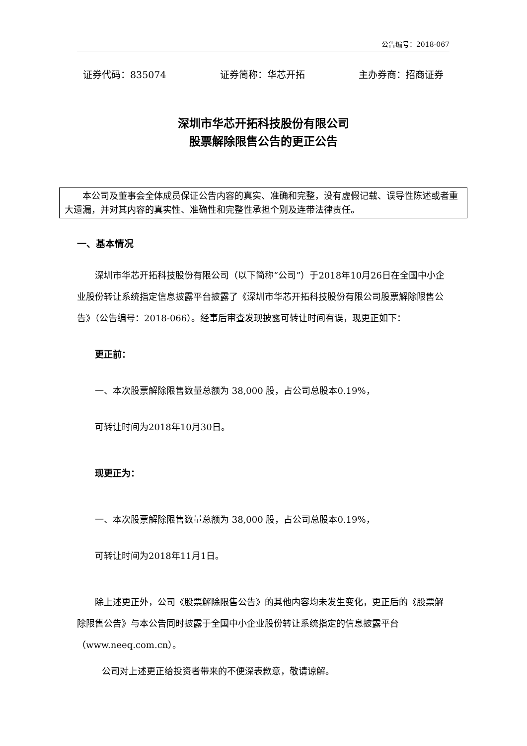公告编号：2018-067
证券代码：835074 证券简称：华芯开拓 主办券商：招商证券
深圳市华芯开拓科技股份有限公司
股票解除限售公告的更正公告
本公司及董事会全体成员保证公告内容的真实、准确和完整，没有虚假记载、误导性陈述或者重大遗漏，并对其内容的真实性、准确性和完整性承担个别及连带法律责任。
一、基本情况
深圳市华芯开拓科技股份有限公司（以下简称“公司”）于2018年10月26日在全国中小企业股份转让系统指定信息披露平台披露了《深圳市华芯开拓科技股份有限公司股票解除限售公告》（公告编号：2018-066）。经事后审查发现披露可转让时间有误，现更正如下：
更正前：
一、本次股票解除限售数量总额为 38,000 股，占公司总股本0.19%，
可转让时间为2018年10月30日。
现更正为：
一、本次股票解除限售数量总额为 38,000 股，占公司总股本0.19%，
可转让时间为2018年11月1日。
除上述更正外，公司《股票解除限售公告》的其他内容均未发生变化，更正后的《股票解除限售公告》与本公告同时披露于全国中小企业股份转让系统指定的信息披露平台（www.neeq.com.cn）。
公司对上述更正给投资者带来的不便深表歉意，敬请谅解。